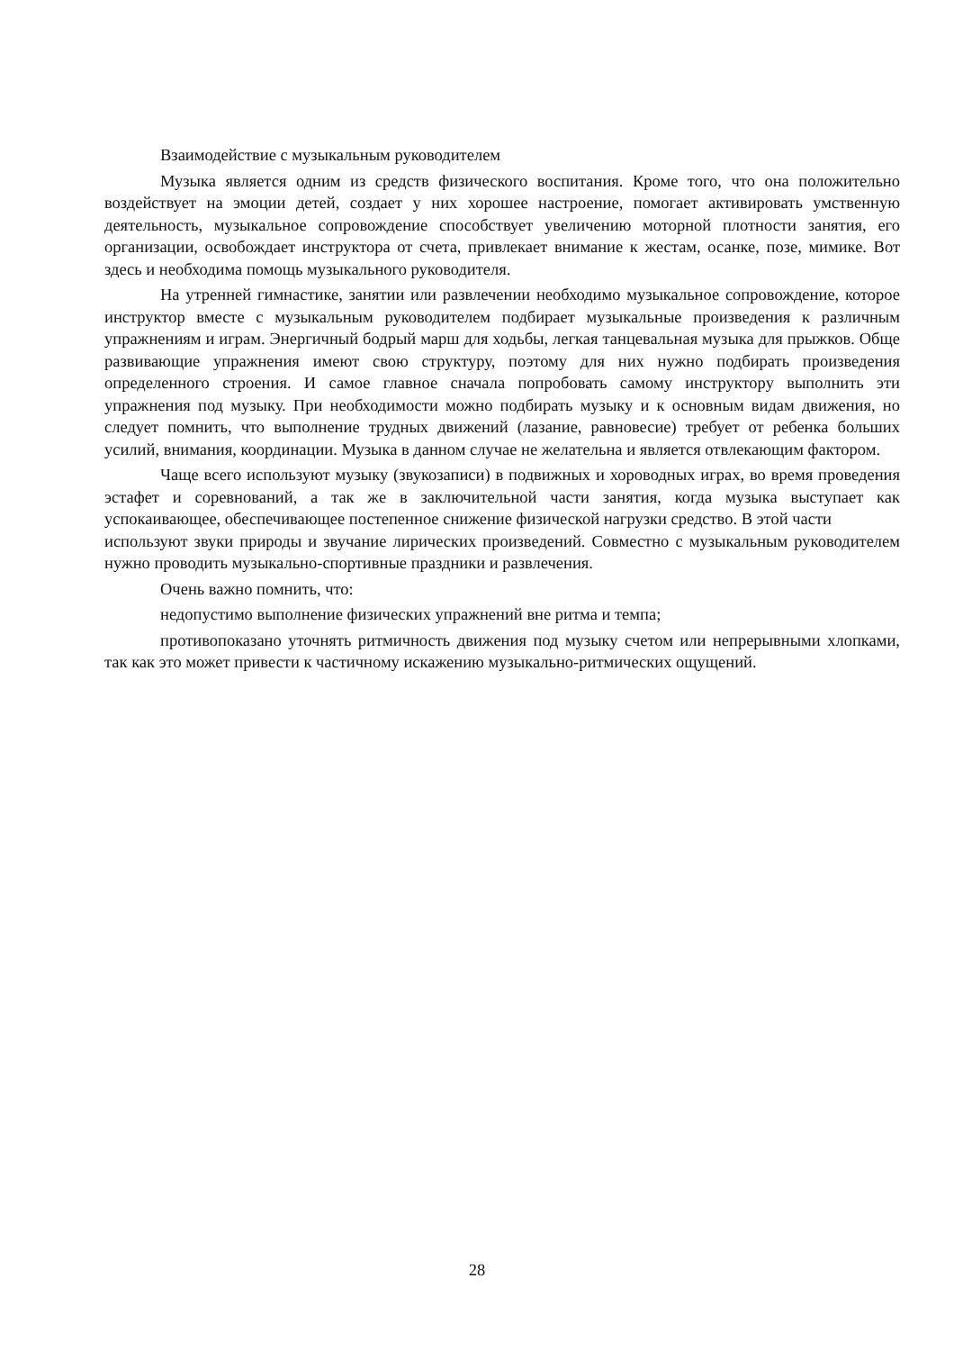Взаимодействие с музыкальным руководителем
Музыка является одним из средств физического воспитания. Кроме того, что она положительно воздействует на эмоции детей, создает у них хорошее настроение, помогает активировать умственную деятельность, музыкальное сопровождение способствует увеличению моторной плотности занятия, его организации, освобождает инструктора от счета, привлекает внимание к жестам, осанке, позе, мимике. Вот здесь и необходима помощь музыкального руководителя.
На утренней гимнастике, занятии или развлечении необходимо музыкальное сопровождение, которое инструктор вместе с музыкальным руководителем подбирает музыкальные произведения к различным упражнениям и играм. Энергичный бодрый марш для ходьбы, легкая танцевальная музыка для прыжков. Обще развивающие упражнения имеют свою структуру, поэтому для них нужно подбирать произведения определенного строения. И самое главное сначала попробовать самому инструктору выполнить эти упражнения под музыку. При необходимости можно подбирать музыку и к основным видам движения, но следует помнить, что выполнение трудных движений (лазание, равновесие) требует от ребенка больших усилий, внимания, координации. Музыка в данном случае не желательна и является отвлекающим фактором.
Чаще всего используют музыку (звукозаписи) в подвижных и хороводных играх, во время проведения эстафет и соревнований, а так же в заключительной части занятия, когда музыка выступает как успокаивающее, обеспечивающее постепенное снижение физической нагрузки средство. В этой части
используют звуки природы и звучание лирических произведений. Совместно с музыкальным руководителем нужно проводить музыкально-спортивные праздники и развлечения.
Очень важно помнить, что:
недопустимо выполнение физических упражнений вне ритма и темпа;
противопоказано уточнять ритмичность движения под музыку счетом или непрерывными хлопками, так как это может привести к частичному искажению музыкально-ритмических ощущений.
28